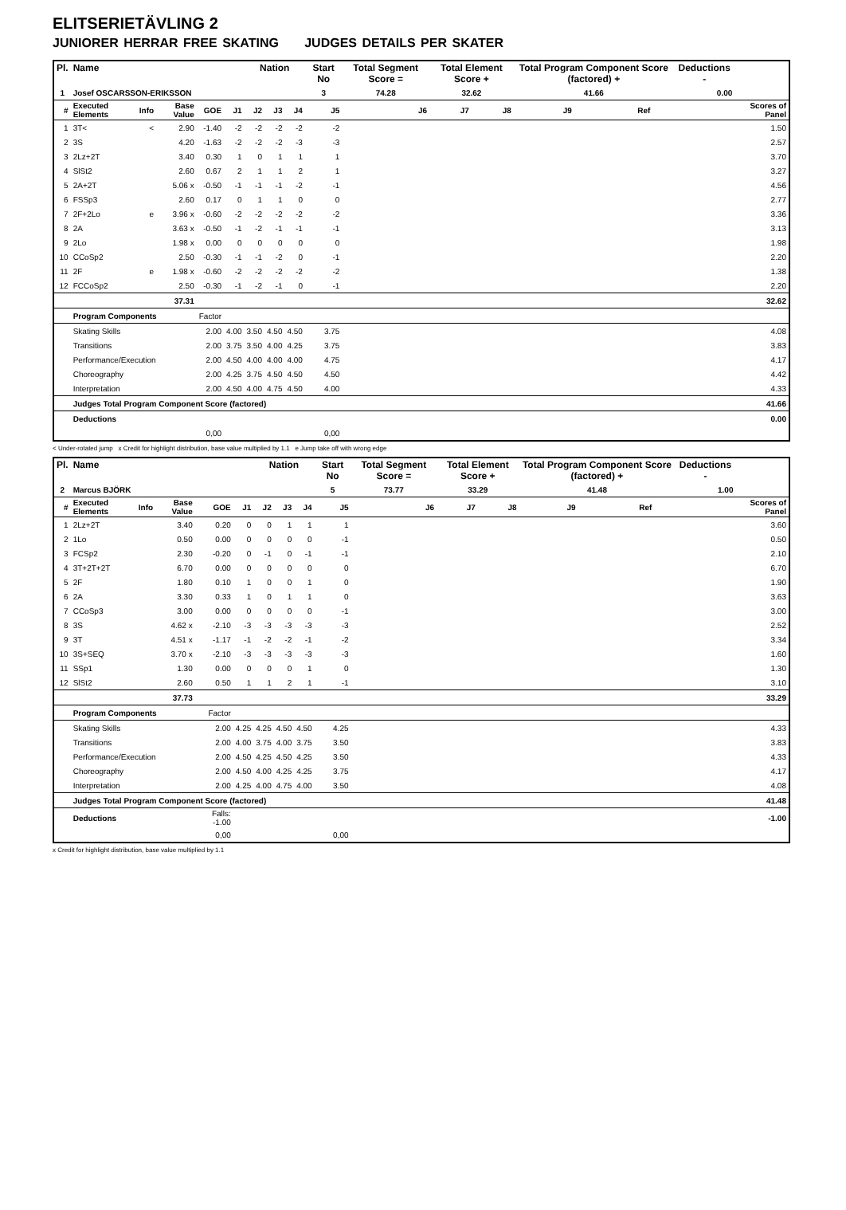ELITSERIETÄVLING 2
JUNIORER HERRAR FREE SKATING JUDGES DETAILS PER SKATER
| Pl. | Name | | | | | Nation | | | Start No | Total Segment Score = | Total Element Score + | | Total Program Component Score (factored) + | | | Deductions - | |
| --- | --- | --- | --- | --- | --- | --- | --- | --- | --- | --- | --- | --- | --- | --- | --- | --- | --- |
| 1 | Josef OSCARSSON-ERIKSSON | | | | | | | | 3 | 74.28 | 32.62 | | 41.66 | | | 0.00 | |
| # | Executed Elements | Info | Base Value | GOE | J1 | J2 | J3 | J4 | J5 | J6 | J7 | J8 | J9 | Ref | | | Scores of Panel |
| 1 | 3T< | < | 2.90 | -1.40 | -2 | -2 | -2 | -2 | -2 | | | | | | | | 1.50 |
| 2 | 3S | | 4.20 | -1.63 | -2 | -2 | -2 | -3 | -3 | | | | | | | | 2.57 |
| 3 | 2Lz+2T | | 3.40 | 0.30 | 1 | 0 | 1 | 1 | 1 | | | | | | | | 3.70 |
| 4 | SlSt2 | | 2.60 | 0.67 | 2 | 1 | 1 | 2 | 1 | | | | | | | | 3.27 |
| 5 | 2A+2T | | 5.06 x | -0.50 | -1 | -1 | -1 | -2 | -1 | | | | | | | | 4.56 |
| 6 | FSSp3 | | 2.60 | 0.17 | 0 | 1 | 1 | 0 | 0 | | | | | | | | 2.77 |
| 7 | 2F+2Lo | e | 3.96 x | -0.60 | -2 | -2 | -2 | -2 | -2 | | | | | | | | 3.36 |
| 8 | 2A | | 3.63 x | -0.50 | -1 | -2 | -1 | -1 | -1 | | | | | | | | 3.13 |
| 9 | 2Lo | | 1.98 x | 0.00 | 0 | 0 | 0 | 0 | 0 | | | | | | | | 1.98 |
| 10 | CCoSp2 | | 2.50 | -0.30 | -1 | -1 | -2 | 0 | -1 | | | | | | | | 2.20 |
| 11 | 2F | e | 1.98 x | -0.60 | -2 | -2 | -2 | -2 | -2 | | | | | | | | 1.38 |
| 12 | FCCoSp2 | | 2.50 | -0.30 | -1 | -2 | -1 | 0 | -1 | | | | | | | | 2.20 |
| | | | 37.31 | | | | | | | | | | | | | | 32.62 |
| | Program Components | | | Factor | | | | | | | | | | | | | |
| | Skating Skills | | | 2.00 | 4.00 | 3.50 | 4.50 | 4.50 | 3.75 | | | | | | | | 4.08 |
| | Transitions | | | 2.00 | 3.75 | 3.50 | 4.00 | 4.25 | 3.75 | | | | | | | | 3.83 |
| | Performance/Execution | | | 2.00 | 4.50 | 4.00 | 4.00 | 4.00 | 4.75 | | | | | | | | 4.17 |
| | Choreography | | | 2.00 | 4.25 | 3.75 | 4.50 | 4.50 | 4.50 | | | | | | | | 4.42 |
| | Interpretation | | | 2.00 | 4.50 | 4.00 | 4.75 | 4.50 | 4.00 | | | | | | | | 4.33 |
| | Judges Total Program Component Score (factored) | | | | | | | | | | | | | | | | 41.66 |
| | Deductions | | | | | | | | | | | | | | | | 0.00 |
| 0,00 | | | | | 0,00 | | | | | | | | | | | | |
< Under-rotated jump x Credit for highlight distribution, base value multiplied by 1.1 e Jump take off with wrong edge
| Pl. | Name | | | | | Nation | | | Start No | Total Segment Score = | Total Element Score + | | Total Program Component Score (factored) + | | | Deductions - | |
| --- | --- | --- | --- | --- | --- | --- | --- | --- | --- | --- | --- | --- | --- | --- | --- | --- | --- |
| 2 | Marcus BJÖRK | | | | | | | | 5 | 73.77 | 33.29 | | 41.48 | | | 1.00 | |
| # | Executed Elements | Info | Base Value | GOE | J1 | J2 | J3 | J4 | J5 | J6 | J7 | J8 | J9 | Ref | | | Scores of Panel |
| 1 | 2Lz+2T | | 3.40 | 0.20 | 0 | 0 | 1 | 1 | 1 | | | | | | | | 3.60 |
| 2 | 1Lo | | 0.50 | 0.00 | 0 | 0 | 0 | 0 | -1 | | | | | | | | 0.50 |
| 3 | FCSp2 | | 2.30 | -0.20 | 0 | -1 | 0 | -1 | -1 | | | | | | | | 2.10 |
| 4 | 3T+2T+2T | | 6.70 | 0.00 | 0 | 0 | 0 | 0 | 0 | | | | | | | | 6.70 |
| 5 | 2F | | 1.80 | 0.10 | 1 | 0 | 0 | 1 | 0 | | | | | | | | 1.90 |
| 6 | 2A | | 3.30 | 0.33 | 1 | 0 | 1 | 1 | 0 | | | | | | | | 3.63 |
| 7 | CCoSp3 | | 3.00 | 0.00 | 0 | 0 | 0 | 0 | -1 | | | | | | | | 3.00 |
| 8 | 3S | | 4.62 x | -2.10 | -3 | -3 | -3 | -3 | -3 | | | | | | | | 2.52 |
| 9 | 3T | | 4.51 x | -1.17 | -1 | -2 | -2 | -1 | -2 | | | | | | | | 3.34 |
| 10 | 3S+SEQ | | 3.70 x | -2.10 | -3 | -3 | -3 | -3 | -3 | | | | | | | | 1.60 |
| 11 | SSp1 | | 1.30 | 0.00 | 0 | 0 | 0 | 1 | 0 | | | | | | | | 1.30 |
| 12 | SlSt2 | | 2.60 | 0.50 | 1 | 1 | 2 | 1 | -1 | | | | | | | | 3.10 |
| | | | 37.73 | | | | | | | | | | | | | | 33.29 |
| | Program Components | | | Factor | | | | | | | | | | | | | |
| | Skating Skills | | | 2.00 | 4.25 | 4.25 | 4.50 | 4.50 | 4.25 | | | | | | | | 4.33 |
| | Transitions | | | 2.00 | 4.00 | 3.75 | 4.00 | 3.75 | 3.50 | | | | | | | | 3.83 |
| | Performance/Execution | | | 2.00 | 4.50 | 4.25 | 4.50 | 4.25 | 3.50 | | | | | | | | 4.33 |
| | Choreography | | | 2.00 | 4.50 | 4.00 | 4.25 | 4.25 | 3.75 | | | | | | | | 4.17 |
| | Interpretation | | | 2.00 | 4.25 | 4.00 | 4.75 | 4.00 | 3.50 | | | | | | | | 4.08 |
| | Judges Total Program Component Score (factored) | | | | | | | | | | | | | | | | 41.48 |
| | Deductions | | | Falls: -1.00 | | | | | | | | | | | | | -1.00 |
| 0,00 | | | | | 0,00 | | | | | | | | | | | | |
x Credit for highlight distribution, base value multiplied by 1.1